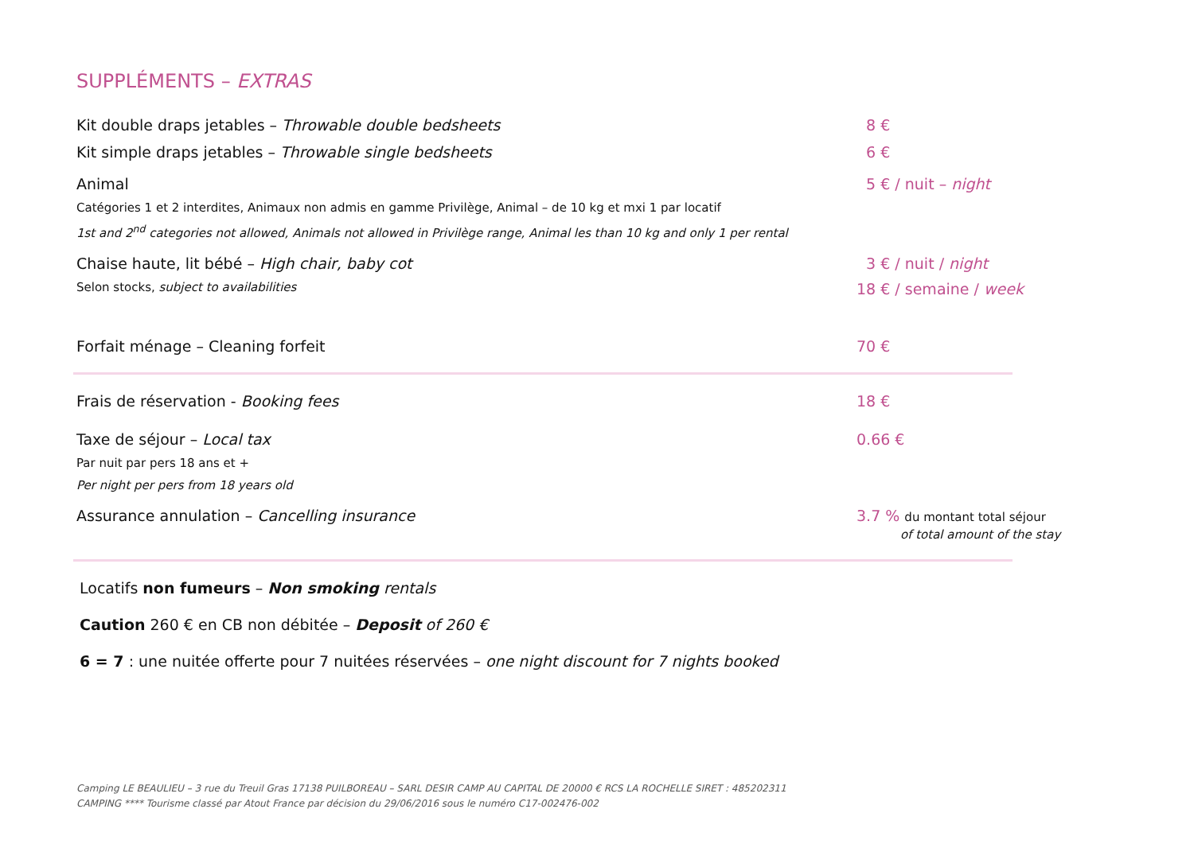SUPPLÉMENTS – EXTRAS
Kit double draps jetables – Throwable double bedsheets 8 €
Kit simple draps jetables – Throwable single bedsheets 6 €
Animal 5 € / nuit – night
Catégories 1 et 2 interdites, Animaux non admis en gamme Privilège, Animal – de 10 kg et mxi 1 par locatif
1st and 2<sup>nd</sup> categories not allowed, Animals not allowed in Privilège range, Animal les than 10 kg and only 1 per rental
Chaise haute, lit bébé – High chair, baby cot 3 € / nuit / night
Selon stocks, subject to availabilities
18 € / semaine / week
Forfait ménage – Cleaning forfeit 70 €
Frais de réservation - Booking fees 18 €
Taxe de séjour – Local tax 0.66 €
Par nuit par pers 18 ans et +
Per night per pers from 18 years old
Assurance annulation – Cancelling insurance 3.7 % du montant total séjour
of total amount of the stay
Locatifs non fumeurs – Non smoking rentals
Caution 260 € en CB non débitée – Deposit of 260 €
6 = 7 : une nuitée offerte pour 7 nuitées réservées – one night discount for 7 nights booked
Camping LE BEAULIEU – 3 rue du Treuil Gras 17138 PUILBOREAU – SARL DESIR CAMP AU CAPITAL DE 20000 € RCS LA ROCHELLE SIRET : 485202311
CAMPING **** Tourisme classé par Atout France par décision du 29/06/2016 sous le numéro C17-002476-002